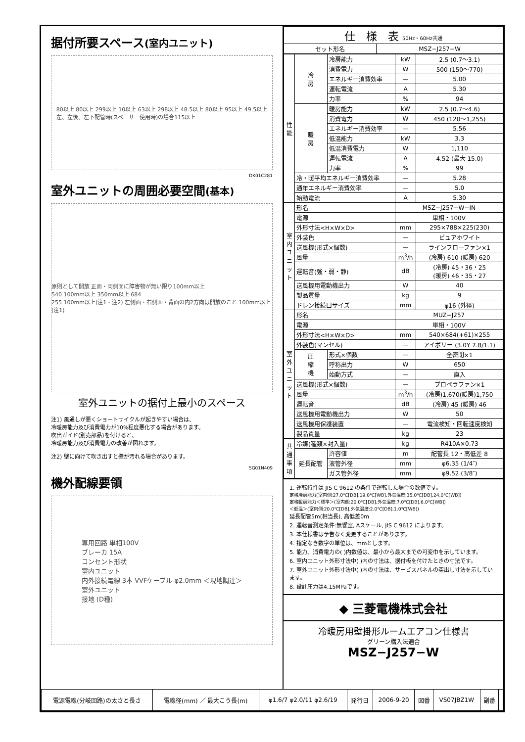据付所要スペース(室内ユニット)
80以上 80以上 299以上 10以上 63以上 298以上 48.5以上 80以上 95以上 49.5以上
左、左後、左下配管時(スペーサー使用時)の場合115以上
DK01C281
室外ユニットの周囲必要空間(基本)
原則として開放 正面・両側面に障害物が無い限り100mm以上
540 100mm以上 350mm以上 684
255 100mm以上(注1・注2) 左側面・右側面・背面の内2方向は開放のこと 100mm以上(注1)
室外ユニットの据付上最小のスペース
注1) 風通しが悪くショートサイクルが起きやすい場合は、
冷暖房能力及び消費電力が10%程度悪化する場合があります。
吹出ガイド(別売部品)を付けると、
冷暖房能力及び消費電力の改善が図れます。
注2) 壁に向けて吹き出すと壁が汚れる場合があります。
SG01N409
機外配線要領
専用回路 単相100V
ブレーカ 15A
コンセント形状
室内ユニット
内外接続電線 3本 VVFケーブル φ2.0mm ＜現地調達＞
室外ユニット
接地 (D種)
| 仕 様 表 50Hz・60Hz共通 | |
| --- | --- |
| セット形名 | MSZ−J257−W |
| 性 能 | 冷 房 | 冷房能力 | kW | 2.5 (0.7〜3.1) |
| | | 消費電力 | W | 500 (150〜770) |
| | | エネルギー消費効率 | — | 5.00 |
| | | 運転電流 | A | 5.30 |
| | | 力率 | % | 94 |
| | 暖 房 | 暖房能力 | kW | 2.5 (0.7〜4.6) |
| | | 消費電力 | W | 450 (120〜1,255) |
| | | エネルギー消費効率 | — | 5.56 |
| | | 低温能力 | kW | 3.3 |
| | | 低温消費電力 | W | 1,110 |
| | | 運転電流 | A | 4.52 (最大 15.0) |
| | | 力率 | % | 99 |
| | 冷・暖平均エネルギー消費効率 | | — | 5.28 |
| | 通年エネルギー消費効率 | | — | 5.0 |
| | 始動電流 | | A | 5.30 |
| 室 内 ユ ニ ッ ト | 形名 | | MSZ−J257−W−IN | |
| | 電源 | | 単相・100V | |
| | 外形寸法<H×W×D> | | mm | 295×788×225(230) |
| | 外装色 | | — | ピュアホワイト |
| | 送風機(形式×個数) | | — | ラインフローファン×1 |
| | 風量 | | m<sup>3</sup>/h | (冷房) 610 (暖房) 620 |
| | 運転音(強・弱・静) | | dB | (冷房) 45・36・25 (暖房) 46・35・27 |
| | 送風機用電動機出力 | | W | 40 |
| | 製品質量 | | kg | 9 |
| | ドレン接続口サイズ | | mm | φ16 (外径) |
| 室 外 ユ ニ ッ ト | 形名 | | MUZ−J257 | |
| | 電源 | | 単相・100V | |
| | 外形寸法<H×W×D> | | mm | 540×684(+61)×255 |
| | 外装色(マンセル) | | — | アイボリー (3.0Y 7.8/1.1) |
| | 圧 縮 機 | 形式×個数 | — | 全密閉×1 |
| | | 呼称出力 | W | 650 |
| | | 始動方式 | — | 直入 |
| | 送風機(形式×個数) | | — | プロペラファン×1 |
| | 風量 | | m<sup>3</sup>/h | (冷房)1,670(暖房)1,750 |
| | 運転音 | | dB | (冷房) 45 (暖房) 46 |
| | 送風機用電動機出力 | | W | 50 |
| | 送風機用保護装置 | | — | 電流検知・回転速度検知 |
| | 製品質量 | | kg | 23 |
| 共 通 事 項 | 冷媒(種類×封入量) | | kg | R410A×0.73 |
| | 延長配管 | 許容値 | m | 配管長 12・高低差 8 |
| | | 液管外径 | mm | φ6.35 (1/4″) |
| | | ガス管外径 | mm | φ9.52 (3/8″) |
1. 運転特性は JIS C 9612 の条件で運転した場合の数値です。
定格冷房能力(室内側:27.0℃[DB],19.0℃[WB],外気温度:35.0℃[DB],24.0℃[WB])
定格暖房能力＜標準＞(室内側:20.0℃[DB],外気温度:7.0℃[DB],6.0℃[WB])
＜低温＞(室内側:20.0℃[DB],外気温度:2.0℃[DB],1.0℃[WB])
延長配管5m(相当長), 高低差0m
2. 運転音測定条件:無響室, Aスケール, JIS C 9612 によります。
3. 本仕様書は予告なく変更することがあります。
4. 指定なき数字の単位は、mmとします。
5. 能力、消費電力の( )内数値は、最小から最大までの可変巾を示しています。
6. 室内ユニット外形寸法中( )内の寸法は、据付板を付けたときの寸法です。
7. 室外ユニット外形寸法中( )内の寸法は、サービスパネルの突出し寸法を示しています。
8. 設計圧力は4.15MPaです。
◆ 三菱電機株式会社
冷暖房用壁掛形ルームエアコン仕様書
グリーン購入法適合
MSZ−J257−W
| 電源電線(分岐回路)の太さと長さ | 電線径(mm) ／ 最大こう長(m) | φ1.6/7 φ2.0/11 φ2.6/19 | 発行日 | 2006-9-20 | 図番 | VS07JBZ1W | 副番 | |